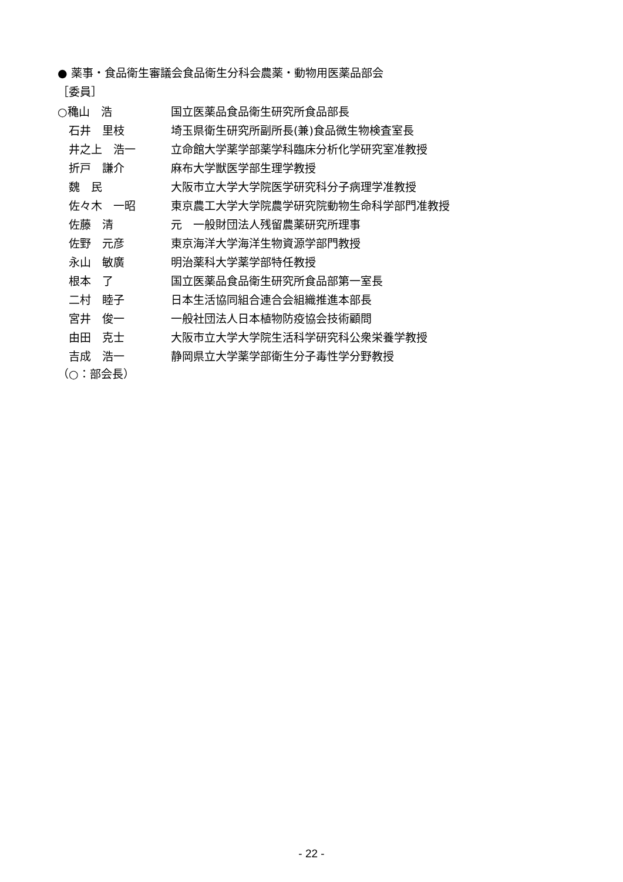● 薬事・食品衛生審議会食品衛生分科会農薬・動物用医薬品部会
［委員］
| ○穐山 浩 | 国立医薬品食品衛生研究所食品部長 |
| 石井 里枝 | 埼玉県衛生研究所副所長(兼)食品微生物検査室長 |
| 井之上 浩一 | 立命館大学薬学部薬学科臨床分析化学研究室准教授 |
| 折戸 謙介 | 麻布大学獣医学部生理学教授 |
| 魏 民 | 大阪市立大学大学院医学研究科分子病理学准教授 |
| 佐々木 一昭 | 東京農工大学大学院農学研究院動物生命科学部門准教授 |
| 佐藤 清 | 元 一般財団法人残留農薬研究所理事 |
| 佐野 元彦 | 東京海洋大学海洋生物資源学部門教授 |
| 永山 敏廣 | 明治薬科大学薬学部特任教授 |
| 根本 了 | 国立医薬品食品衛生研究所食品部第一室長 |
| 二村 睦子 | 日本生活協同組合連合会組織推進本部長 |
| 宮井 俊一 | 一般社団法人日本植物防疫協会技術顧問 |
| 由田 克士 | 大阪市立大学大学院生活科学研究科公衆栄養学教授 |
| 吉成 浩一 | 静岡県立大学薬学部衛生分子毒性学分野教授 |
（○：部会長）
- 22 -